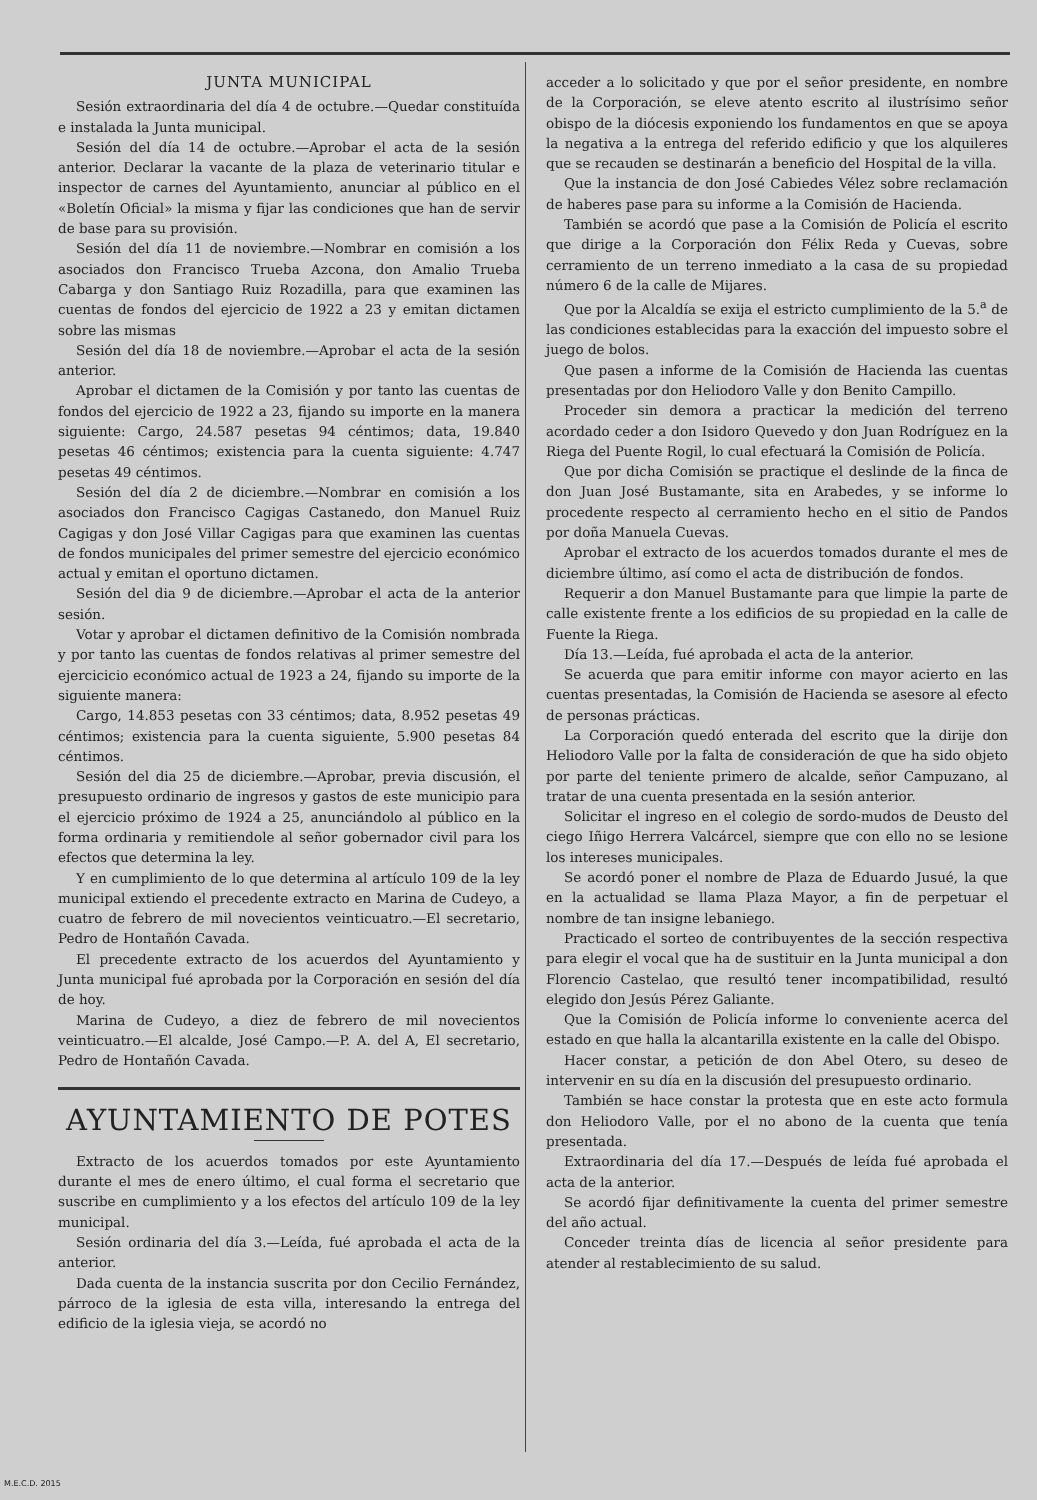JUNTA MUNICIPAL
Sesión extraordinaria del día 4 de octubre.—Quedar constituída e instalada la Junta municipal.
Sesión del día 14 de octubre.—Aprobar el acta de la sesión anterior. Declarar la vacante de la plaza de veterinario titular e inspector de carnes del Ayuntamiento, anunciar al público en el «Boletín Oficial» la misma y fijar las condiciones que han de servir de base para su provisión.
Sesión del día 11 de noviembre.—Nombrar en comisión a los asociados don Francisco Trueba Azcona, don Amalio Trueba Cabarga y don Santiago Ruiz Rozadilla, para que examinen las cuentas de fondos del ejercicio de 1922 a 23 y emitan dictamen sobre las mismas
Sesión del día 18 de noviembre.—Aprobar el acta de la sesión anterior.
Aprobar el dictamen de la Comisión y por tanto las cuentas de fondos del ejercicio de 1922 a 23, fijando su importe en la manera siguiente: Cargo, 24.587 pesetas 94 céntimos; data, 19.840 pesetas 46 céntimos; existencia para la cuenta siguiente: 4.747 pesetas 49 céntimos.
Sesión del día 2 de diciembre.—Nombrar en comisión a los asociados don Francisco Cagigas Castanedo, don Manuel Ruiz Cagigas y don José Villar Cagigas para que examinen las cuentas de fondos municipales del primer semestre del ejercicio económico actual y emitan el oportuno dictamen.
Sesión del dia 9 de diciembre.—Aprobar el acta de la anterior sesión.
Votar y aprobar el dictamen definitivo de la Comisión nombrada y por tanto las cuentas de fondos relativas al primer semestre del ejercicicio económico actual de 1923 a 24, fijando su importe de la siguiente manera:
Cargo, 14.853 pesetas con 33 céntimos; data, 8.952 pesetas 49 céntimos; existencia para la cuenta siguiente, 5.900 pesetas 84 céntimos.
Sesión del dia 25 de diciembre.—Aprobar, previa discusión, el presupuesto ordinario de ingresos y gastos de este municipio para el ejercicio próximo de 1924 a 25, anunciándolo al público en la forma ordinaria y remitiendole al señor gobernador civil para los efectos que determina la ley.
Y en cumplimiento de lo que determina al artículo 109 de la ley municipal extiendo el precedente extracto en Marina de Cudeyo, a cuatro de febrero de mil novecientos veinticuatro.—El secretario, Pedro de Hontañón Cavada.
El precedente extracto de los acuerdos del Ayuntamiento y Junta municipal fué aprobada por la Corporación en sesión del día de hoy.
Marina de Cudeyo, a diez de febrero de mil novecientos veinticuatro.—El alcalde, José Campo.—P. A. del A, El secretario, Pedro de Hontañón Cavada.
AYUNTAMIENTO DE POTES
Extracto de los acuerdos tomados por este Ayuntamiento durante el mes de enero último, el cual forma el secretario que suscribe en cumplimiento y a los efectos del artículo 109 de la ley municipal.
Sesión ordinaria del día 3.—Leída, fué aprobada el acta de la anterior.
Dada cuenta de la instancia suscrita por don Cecilio Fernández, párroco de la iglesia de esta villa, interesando la entrega del edificio de la iglesia vieja, se acordó no
acceder a lo solicitado y que por el señor presidente, en nombre de la Corporación, se eleve atento escrito al ilustrísimo señor obispo de la diócesis exponiendo los fundamentos en que se apoya la negativa a la entrega del referido edificio y que los alquileres que se recauden se destinarán a beneficio del Hospital de la villa.
Que la instancia de don José Cabiedes Vélez sobre reclamación de haberes pase para su informe a la Comisión de Hacienda.
También se acordó que pase a la Comisión de Policía el escrito que dirige a la Corporación don Félix Reda y Cuevas, sobre cerramiento de un terreno inmediato a la casa de su propiedad número 6 de la calle de Mijares.
Que por la Alcaldía se exija el estricto cumplimiento de la 5.<sup>a</sup> de las condiciones establecidas para la exacción del impuesto sobre el juego de bolos.
Que pasen a informe de la Comisión de Hacienda las cuentas presentadas por don Heliodoro Valle y don Benito Campillo.
Proceder sin demora a practicar la medición del terreno acordado ceder a don Isidoro Quevedo y don Juan Rodríguez en la Riega del Puente Rogil, lo cual efectuará la Comisión de Policía.
Que por dicha Comisión se practique el deslinde de la finca de don Juan José Bustamante, sita en Arabedes, y se informe lo procedente respecto al cerramiento hecho en el sitio de Pandos por doña Manuela Cuevas.
Aprobar el extracto de los acuerdos tomados durante el mes de diciembre último, así como el acta de distribución de fondos.
Requerir a don Manuel Bustamante para que limpie la parte de calle existente frente a los edificios de su propiedad en la calle de Fuente la Riega.
Día 13.—Leída, fué aprobada el acta de la anterior.
Se acuerda que para emitir informe con mayor acierto en las cuentas presentadas, la Comisión de Hacienda se asesore al efecto de personas prácticas.
La Corporación quedó enterada del escrito que la dirije don Heliodoro Valle por la falta de consideración de que ha sido objeto por parte del teniente primero de alcalde, señor Campuzano, al tratar de una cuenta presentada en la sesión anterior.
Solicitar el ingreso en el colegio de sordo-mudos de Deusto del ciego Iñigo Herrera Valcárcel, siempre que con ello no se lesione los intereses municipales.
Se acordó poner el nombre de Plaza de Eduardo Jusué, la que en la actualidad se llama Plaza Mayor, a fin de perpetuar el nombre de tan insigne lebaniego.
Practicado el sorteo de contribuyentes de la sección respectiva para elegir el vocal que ha de sustituir en la Junta municipal a don Florencio Castelao, que resultó tener incompatibilidad, resultó elegido don Jesús Pérez Galiante.
Que la Comisión de Policía informe lo conveniente acerca del estado en que halla la alcantarilla existente en la calle del Obispo.
Hacer constar, a petición de don Abel Otero, su deseo de intervenir en su día en la discusión del presupuesto ordinario.
También se hace constar la protesta que en este acto formula don Heliodoro Valle, por el no abono de la cuenta que tenía presentada.
Extraordinaria del día 17.—Después de leída fué aprobada el acta de la anterior.
Se acordó fijar definitivamente la cuenta del primer semestre del año actual.
Conceder treinta días de licencia al señor presidente para atender al restablecimiento de su salud.
M.E.C.D. 2015